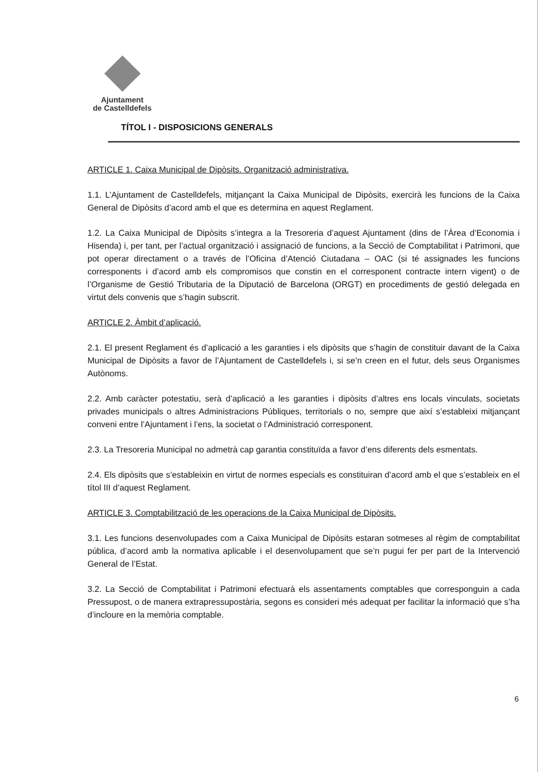Ajuntament
de Castelldefels
TÍTOL I - DISPOSICIONS GENERALS
ARTICLE 1. Caixa Municipal de Dipòsits. Organització administrativa.
1.1. L’Ajuntament de Castelldefels, mitjançant la Caixa Municipal de Dipòsits, exercirà les funcions de la Caixa General de Dipòsits d’acord amb el que es determina en aquest Reglament.
1.2. La Caixa Municipal de Dipòsits s’integra a la Tresoreria d’aquest Ajuntament (dins de l’Àrea d’Economia i Hisenda) i, per tant, per l’actual organització i assignació de funcions, a la Secció de Comptabilitat i Patrimoni, que pot operar directament o a través de l’Oficina d’Atenció Ciutadana – OAC (si té assignades les funcions corresponents i d’acord amb els compromisos que constin en el corresponent contracte intern vigent) o de l’Organisme de Gestió Tributaria de la Diputació de Barcelona (ORGT) en procediments de gestió delegada en virtut dels convenis que s’hagin subscrit.
ARTICLE 2. Àmbit d’aplicació.
2.1. El present Reglament és d’aplicació a les garanties i els dipòsits que s’hagin de constituir davant de la Caixa Municipal de Dipòsits a favor de l’Ajuntament de Castelldefels i, si se’n creen en el futur, dels seus Organismes Autònoms.
2.2. Amb caràcter potestatiu, serà d’aplicació a les garanties i dipòsits d’altres ens locals vinculats, societats privades municipals o altres Administracions Públiques, territorials o no, sempre que així s’estableixi mitjançant conveni entre l’Ajuntament i l’ens, la societat o l’Administració corresponent.
2.3. La Tresoreria Municipal no admetrà cap garantia constituïda a favor d’ens diferents dels esmentats.
2.4. Els dipòsits que s’estableixin en virtut de normes especials es constituiran d’acord amb el que s’estableix en el títol III d’aquest Reglament.
ARTICLE 3. Comptabilització de les operacions de la Caixa Municipal de Dipòsits.
3.1. Les funcions desenvolupades com a Caixa Municipal de Dipòsits estaran sotmeses al règim de comptabilitat pública, d’acord amb la normativa aplicable i el desenvolupament que se’n pugui fer per part de la Intervenció General de l’Estat.
3.2. La Secció de Comptabilitat i Patrimoni efectuarà els assentaments comptables que corresponguin a cada Pressupost, o de manera extrapressupostària, segons es consideri més adequat per facilitar la informació que s’ha d’incloure en la memòria comptable.
6